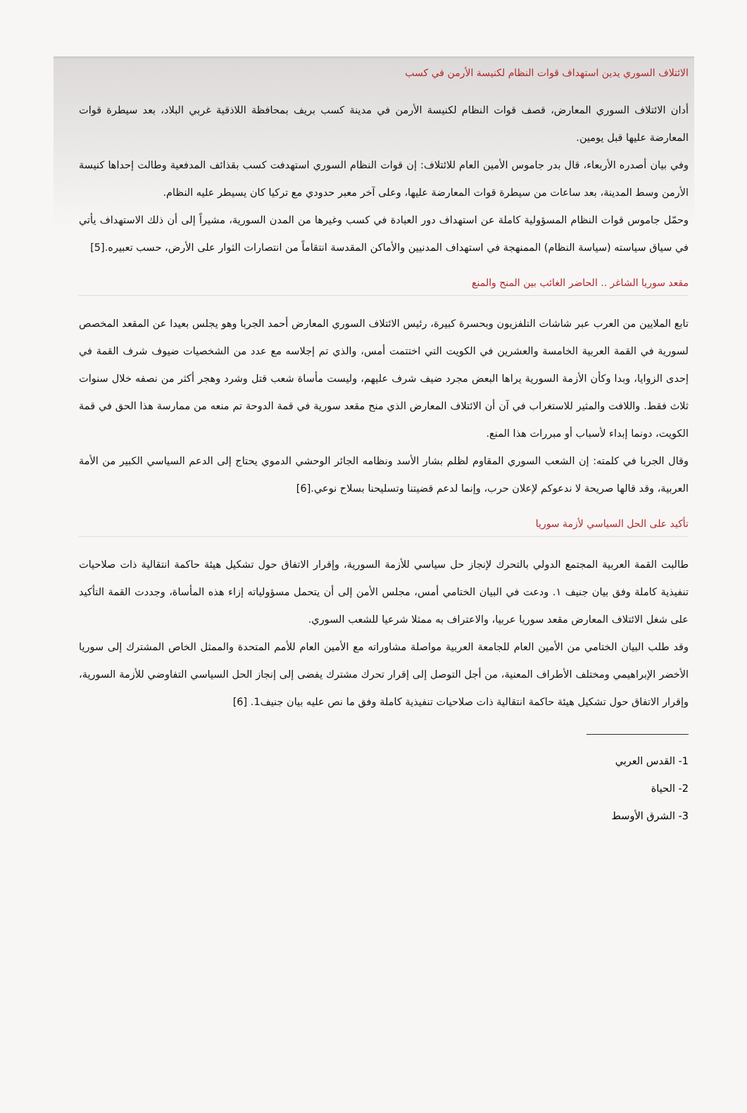الائتلاف السوري يدين استهداف قوات النظام لكنيسة الأرمن في كسب
أدان الائتلاف السوري المعارض، قصف قوات النظام لكنيسة الأرمن في مدينة كسب بريف بمحافظة اللاذقية غربي البلاد، بعد سيطرة قوات المعارضة عليها قبل يومين.
وفي بيان أصدره الأربعاء، قال بدر جاموس الأمين العام للائتلاف: إن قوات النظام السوري استهدفت كسب بقذائف المدفعية وطالت إحداها كنيسة الأرمن وسط المدينة، بعد ساعات من سيطرة قوات المعارضة عليها، وعلى آخر معبر حدودي مع تركيا كان يسيطر عليه النظام.
وحمّل جاموس قوات النظام المسؤولية كاملة عن استهداف دور العبادة في كسب وغيرها من المدن السورية، مشيراً إلى أن ذلك الاستهداف يأتي في سياق سياسته (سياسة النظام) الممنهجة في استهداف المدنيين والأماكن المقدسة انتقاماً من انتصارات الثوار على الأرض، حسب تعبيره.[5]
مقعد سوريا الشاغر .. الحاضر الغائب بين المنح والمنع
تابع الملايين من العرب عبر شاشات التلفزيون وبحسرة كبيرة، رئيس الائتلاف السوري المعارض أحمد الجربا وهو يجلس بعيدا عن المقعد المخصص لسورية في القمة العربية الخامسة والعشرين في الكويت التي اختتمت أمس، والذي تم إجلاسه مع عدد من الشخصيات ضيوف شرف القمة في إحدى الزوايا، وبدا وكأن الأزمة السورية يراها البعض مجرد ضيف شرف عليهم، وليست مأساة شعب قتل وشرد وهجر أكثر من نصفه خلال سنوات ثلاث فقط. واللافت والمثير للاستغراب في آن أن الائتلاف المعارض الذي منح مقعد سورية في قمة الدوحة تم منعه من ممارسة هذا الحق في قمة الكويت، دونما إبداء لأسباب أو مبررات هذا المنع.
وقال الجربا في كلمته: إن الشعب السوري المقاوم لظلم بشار الأسد ونظامه الجائر الوحشي الدموي يحتاج إلى الدعم السياسي الكبير من الأمة العربية، وقد قالها صريحة لا ندعوكم لإعلان حرب، وإنما لدعم قضيتنا وتسليحنا بسلاح نوعي.[6]
تأكيد على الحل السياسي لأزمة سوريا
طالبت القمة العربية المجتمع الدولي بالتحرك لإنجاز حل سياسي للأزمة السورية، وإقرار الاتفاق حول تشكيل هيئة حاكمة انتقالية ذات صلاحيات تنفيذية كاملة وفق بيان جنيف ١. ودعت في البيان الختامي أمس، مجلس الأمن إلى أن يتحمل مسؤولياته إزاء هذه المأساة، وجددت القمة التأكيد على شغل الائتلاف المعارض مقعد سوريا عربيا، والاعتراف به ممثلا شرعيا للشعب السوري.
وقد طلب البيان الختامي من الأمين العام للجامعة العربية مواصلة مشاوراته مع الأمين العام للأمم المتحدة والممثل الخاص المشترك إلى سوريا الأخضر الإبراهيمي ومختلف الأطراف المعنية، من أجل التوصل إلى إقرار تحرك مشترك يفضى إلى إنجاز الحل السياسي التفاوضي للأزمة السورية، وإقرار الاتفاق حول تشكيل هيئة حاكمة انتقالية ذات صلاحيات تنفيذية كاملة وفق ما نص عليه بيان جنيف1. [6]
1- القدس العربي
2- الحياة
3- الشرق الأوسط